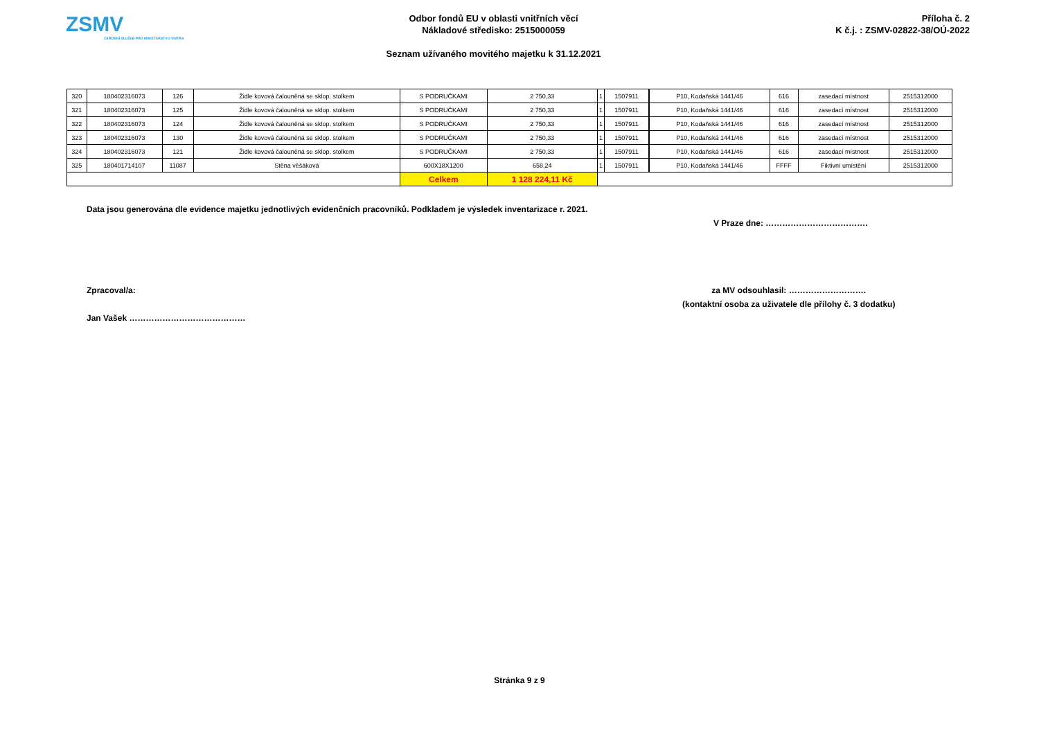ZSMV
ZAŘÍZENÍ SLUŽEB PRO MINISTERSTVO VNITRA
Odbor fondů EU v oblasti vnitřních věcí
Nákladové středisko: 2515000059
Seznam užívaného movitého majetku k 31.12.2021
Příloha č. 2
K č.j. : ZSMV-02822-38/OÚ-2022
| 320 | 180402316073 | 126 | Židle kovová čalouněná se sklop. stolkem | S PODRUČKAMI | 2 750,33 | 1 | 1507911 | | P10, Kodaňská 1441/46 | 616 | zasedací místnost | 2515312000 |
| 321 | 180402316073 | 125 | Židle kovová čalouněná se sklop. stolkem | S PODRUČKAMI | 2 750,33 | 1 | 1507911 | | P10, Kodaňská 1441/46 | 616 | zasedací místnost | 2515312000 |
| 322 | 180402316073 | 124 | Židle kovová čalouněná se sklop. stolkem | S PODRUČKAMI | 2 750,33 | 1 | 1507911 | | P10, Kodaňská 1441/46 | 616 | zasedací místnost | 2515312000 |
| 323 | 180402316073 | 130 | Židle kovová čalouněná se sklop. stolkem | S PODRUČKAMI | 2 750,33 | 1 | 1507911 | | P10, Kodaňská 1441/46 | 616 | zasedací místnost | 2515312000 |
| 324 | 180402316073 | 121 | Židle kovová čalouněná se sklop. stolkem | S PODRUČKAMI | 2 750,33 | 1 | 1507911 | | P10, Kodaňská 1441/46 | 616 | zasedací místnost | 2515312000 |
| 325 | 180401714107 | 11087 | Stěna věšáková | 600X18X1200 | 658,24 | 1 | 1507911 | | P10, Kodaňská 1441/46 | FFFF | Fiktivní umístění | 2515312000 |
| | | | | Celkem | 1 128 224,11 Kč | | | | | | | |
Data jsou generována dle evidence majetku jednotlivých evidenčních pracovníků. Podkladem je výsledek inventarizace r. 2021.
V Praze dne: ……………………………….
Zpracoval/a:
Jan Vašek ……………………………………
za MV odsouhlasil: ……………………….
(kontaktní osoba za uživatele dle přílohy č. 3 dodatku)
Stránka 9 z 9